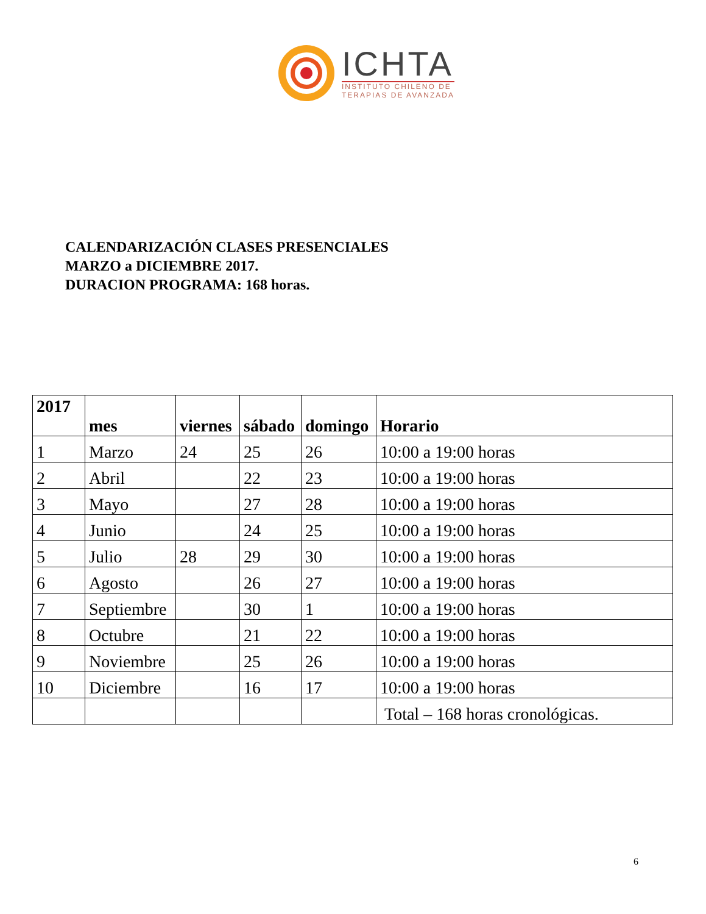ICHTA
INSTITUTO CHILENO DE
TERAPIAS DE AVANZADA
CALENDARIZACIÓN CLASES PRESENCIALES
MARZO a DICIEMBRE 2017.
DURACION PROGRAMA: 168 horas.
| 2017 | mes | viernes | sábado | domingo | Horario |
| --- | --- | --- | --- | --- | --- |
| 1 | Marzo | 24 | 25 | 26 | 10:00 a 19:00 horas |
| 2 | Abril | | 22 | 23 | 10:00 a 19:00 horas |
| 3 | Mayo | | 27 | 28 | 10:00 a 19:00 horas |
| 4 | Junio | | 24 | 25 | 10:00 a 19:00 horas |
| 5 | Julio | 28 | 29 | 30 | 10:00 a 19:00 horas |
| 6 | Agosto | | 26 | 27 | 10:00 a 19:00 horas |
| 7 | Septiembre | | 30 | 1 | 10:00 a 19:00 horas |
| 8 | Octubre | | 21 | 22 | 10:00 a 19:00 horas |
| 9 | Noviembre | | 25 | 26 | 10:00 a 19:00 horas |
| 10 | Diciembre | | 16 | 17 | 10:00 a 19:00 horas |
| | | | | | Total – 168 horas cronológicas. |
6